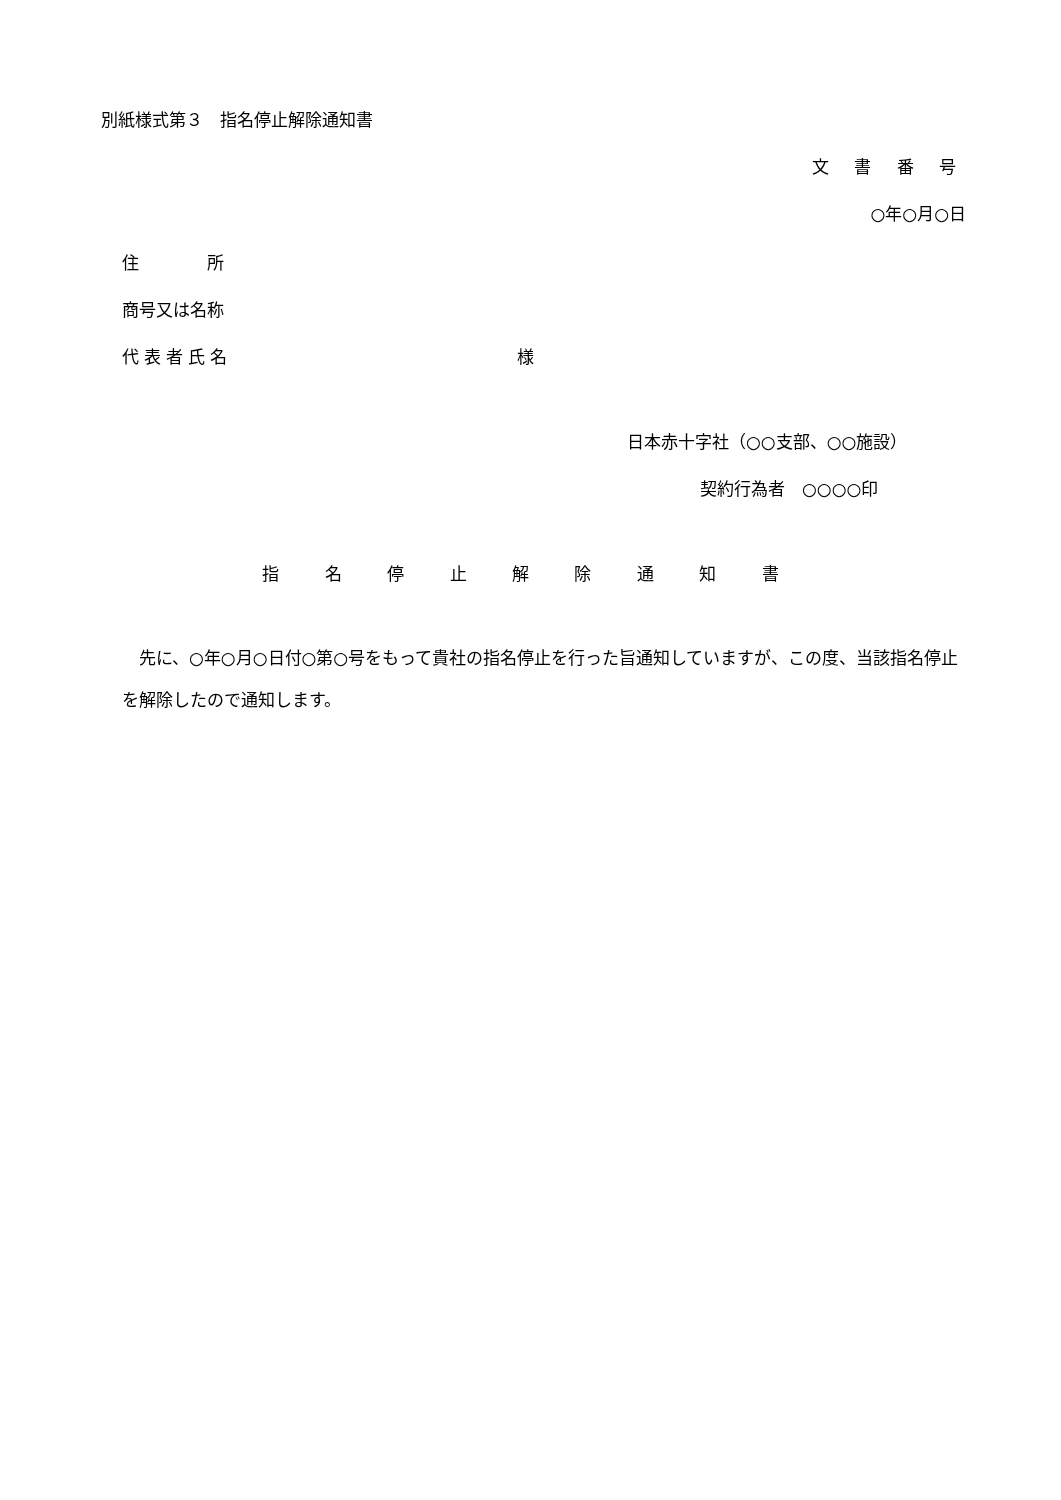別紙様式第３　指名停止解除通知書
文 書 番 号
○年○月○日
住　　　　所
商号又は名称
代表者氏名 様
日本赤十字社（○○支部、○○施設）
契約行為者　○○○○印
指 名 停 止 解 除 通 知 書
先に、○年○月○日付○第○号をもって貴社の指名停止を行った旨通知していますが、この度、当該指名停止を解除したので通知します。